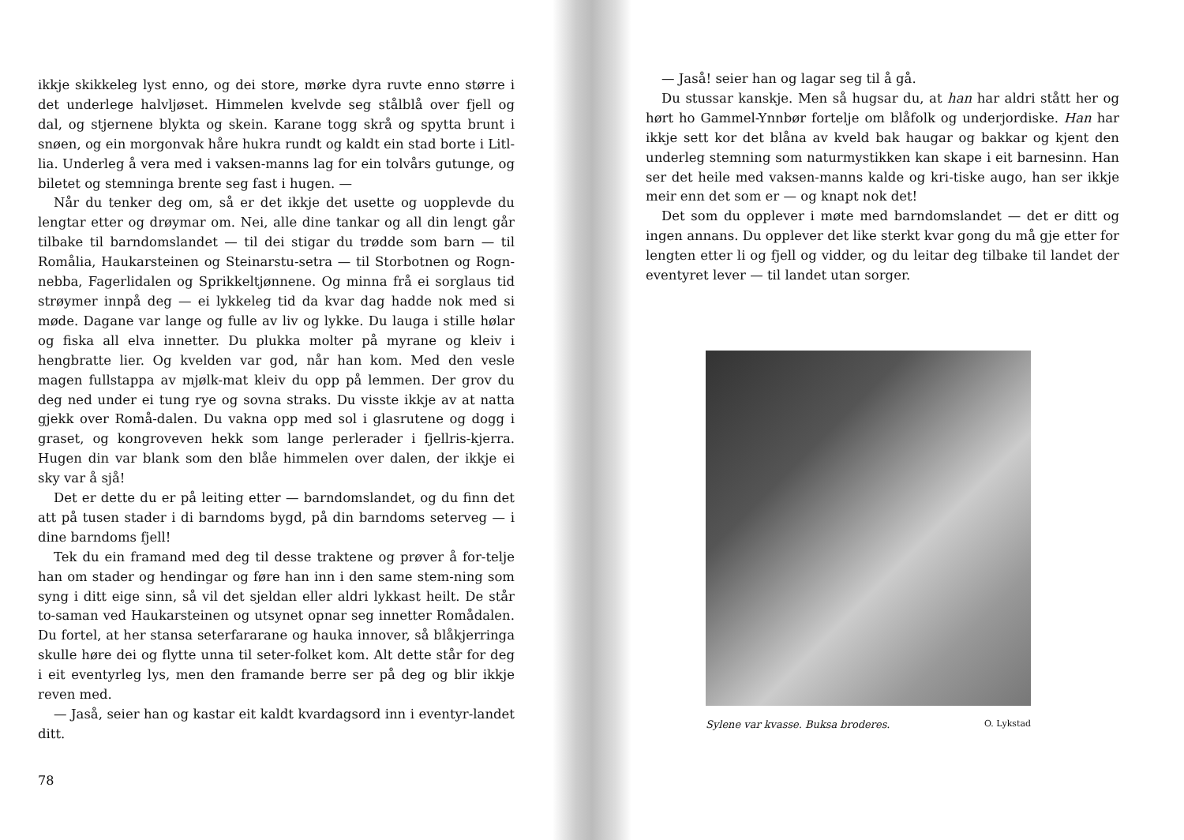ikkje skikkeleg lyst enno, og dei store, mørke dyra ruvte enno større i det underlege halvljøset. Himmelen kvelvde seg stålblå over fjell og dal, og stjernene blykta og skein. Karane togg skrå og spytta brunt i snøen, og ein morgonvak håre hukra rundt og kaldt ein stad borte i Litl-lia. Underleg å vera med i vaksen-manns lag for ein tolvårs gutunge, og biletet og stemninga brente seg fast i hugen. —
Når du tenker deg om, så er det ikkje det usette og uopplevde du lengtar etter og drøymar om. Nei, alle dine tankar og all din lengt går tilbake til barndomslandet — til dei stigar du trødde som barn — til Romålia, Haukarsteinen og Steinarstu-setra — til Storbotnen og Rogn-nebba, Fagerlidalen og Sprikkeltjønnene. Og minna frå ei sorglaus tid strøymer innpå deg — ei lykkeleg tid da kvar dag hadde nok med si møde. Dagane var lange og fulle av liv og lykke. Du lauga i stille hølar og fiska all elva innetter. Du plukka molter på myrane og kleiv i hengbratte lier. Og kvelden var god, når han kom. Med den vesle magen fullstappa av mjølk-mat kleiv du opp på lemmen. Der grov du deg ned under ei tung rye og sovna straks. Du visste ikkje av at natta gjekk over Romå-dalen. Du vakna opp med sol i glasrutene og dogg i graset, og kongroveven hekk som lange perlerader i fjellris-kjerra. Hugen din var blank som den blåe himmelen over dalen, der ikkje ei sky var å sjå!
Det er dette du er på leiting etter — barndomslandet, og du finn det att på tusen stader i di barndoms bygd, på din barndoms seterveg — i dine barndoms fjell!
Tek du ein framand med deg til desse traktene og prøver å for-telje han om stader og hendingar og føre han inn i den same stem-ning som syng i ditt eige sinn, så vil det sjeldan eller aldri lykkast heilt. De står to-saman ved Haukarsteinen og utsynet opnar seg innetter Romådalen. Du fortel, at her stansa seterfararane og hauka innover, så blåkjerringa skulle høre dei og flytte unna til seter-folket kom. Alt dette står for deg i eit eventyrleg lys, men den framande berre ser på deg og blir ikkje reven med.
— Jaså, seier han og kastar eit kaldt kvardagsord inn i eventyr-landet ditt.
78
— Jaså! seier han og lagar seg til å gå.
Du stussar kanskje. Men så hugsar du, at han har aldri stått her og hørt ho Gammel-Ynnbør fortelje om blåfolk og underjordiske. Han har ikkje sett kor det blåna av kveld bak haugar og bakkar og kjent den underleg stemning som naturmystikken kan skape i eit barnesinn. Han ser det heile med vaksen-manns kalde og kri-tiske augo, han ser ikkje meir enn det som er — og knapt nok det!
Det som du opplever i møte med barndomslandet — det er ditt og ingen annans. Du opplever det like sterkt kvar gong du må gje etter for lengten etter li og fjell og vidder, og du leitar deg tilbake til landet der eventyret lever — til landet utan sorger.
Sylene var kvasse. Buksa broderes. O. Lykstad